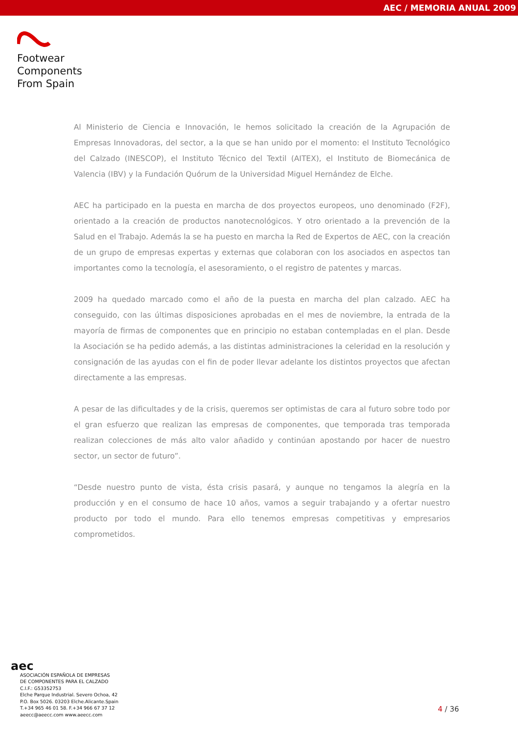AEC / MEMORIA ANUAL 2009
Footwear
Components
From Spain
Al Ministerio de Ciencia e Innovación, le hemos solicitado la creación de la Agrupación de Empresas Innovadoras, del sector, a la que se han unido por el momento: el Instituto Tecnológico del Calzado (INESCOP), el Instituto Técnico del Textil (AITEX), el Instituto de Biomecánica de Valencia (IBV) y la Fundación Quórum de la Universidad Miguel Hernández de Elche.
AEC ha participado en la puesta en marcha de dos proyectos europeos, uno denominado (F2F), orientado a la creación de productos nanotecnológicos. Y otro orientado a la prevención de la Salud en el Trabajo. Además la se ha puesto en marcha la Red de Expertos de AEC, con la creación de un grupo de empresas expertas y externas que colaboran con los asociados en aspectos tan importantes como la tecnología, el asesoramiento, o el registro de patentes y marcas.
2009 ha quedado marcado como el año de la puesta en marcha del plan calzado. AEC ha conseguido, con las últimas disposiciones aprobadas en el mes de noviembre, la entrada de la mayoría de firmas de componentes que en principio no estaban contempladas en el plan. Desde la Asociación se ha pedido además, a las distintas administraciones la celeridad en la resolución y consignación de las ayudas con el fin de poder llevar adelante los distintos proyectos que afectan directamente a las empresas.
A pesar de las dificultades y de la crisis, queremos ser optimistas de cara al futuro sobre todo por el gran esfuerzo que realizan las empresas de componentes, que temporada tras temporada realizan colecciones de más alto valor añadido y continúan apostando por hacer de nuestro sector, un sector de futuro”.
“Desde nuestro punto de vista, ésta crisis pasará, y aunque no tengamos la alegría en la producción y en el consumo de hace 10 años, vamos a seguir trabajando y a ofertar nuestro producto por todo el mundo. Para ello tenemos empresas competitivas y empresarios comprometidos.
aec
ASOCIACIÓN ESPAÑOLA DE EMPRESAS
DE COMPONENTES PARA EL CALZADO
C.I.F.: G53352753
Elche Parque Industrial. Severo Ochoa, 42
P.O. Box 5026. 03203 Elche.Alicante.Spain
T.+34 965 46 01 58. F.+34 966 67 37 12
aeecc@aeecc.com www.aeecc.com
4 / 36